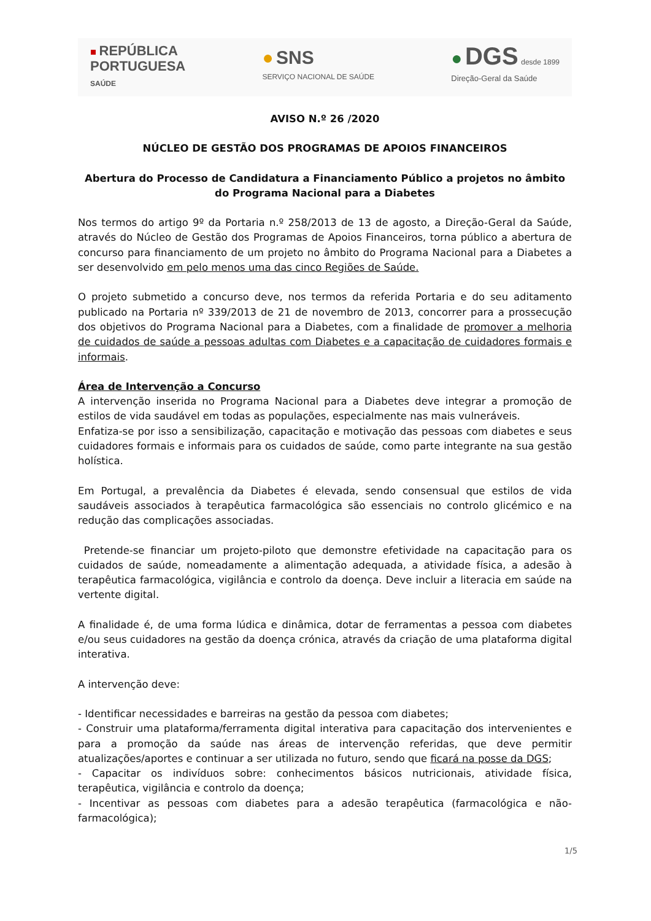■ REPÚBLICA
PORTUGUESA
SAÚDE
● SNS
SERVIÇO NACIONAL DE SAÚDE
● DGS desde 1899
Direção-Geral da Saúde
AVISO N.º 26 /2020
NÚCLEO DE GESTÃO DOS PROGRAMAS DE APOIOS FINANCEIROS
Abertura do Processo de Candidatura a Financiamento Público a projetos no âmbito do Programa Nacional para a Diabetes
Nos termos do artigo 9º da Portaria n.º 258/2013 de 13 de agosto, a Direção-Geral da Saúde, através do Núcleo de Gestão dos Programas de Apoios Financeiros, torna público a abertura de concurso para financiamento de um projeto no âmbito do Programa Nacional para a Diabetes a ser desenvolvido em pelo menos uma das cinco Regiões de Saúde.
O projeto submetido a concurso deve, nos termos da referida Portaria e do seu aditamento publicado na Portaria nº 339/2013 de 21 de novembro de 2013, concorrer para a prossecução dos objetivos do Programa Nacional para a Diabetes, com a finalidade de promover a melhoria de cuidados de saúde a pessoas adultas com Diabetes e a capacitação de cuidadores formais e informais.
Área de Intervenção a Concurso
A intervenção inserida no Programa Nacional para a Diabetes deve integrar a promoção de estilos de vida saudável em todas as populações, especialmente nas mais vulneráveis.
Enfatiza-se por isso a sensibilização, capacitação e motivação das pessoas com diabetes e seus cuidadores formais e informais para os cuidados de saúde, como parte integrante na sua gestão holística.
Em Portugal, a prevalência da Diabetes é elevada, sendo consensual que estilos de vida saudáveis associados à terapêutica farmacológica são essenciais no controlo glicémico e na redução das complicações associadas.
Pretende-se financiar um projeto-piloto que demonstre efetividade na capacitação para os cuidados de saúde, nomeadamente a alimentação adequada, a atividade física, a adesão à terapêutica farmacológica, vigilância e controlo da doença. Deve incluir a literacia em saúde na vertente digital.
A finalidade é, de uma forma lúdica e dinâmica, dotar de ferramentas a pessoa com diabetes e/ou seus cuidadores na gestão da doença crónica, através da criação de uma plataforma digital interativa.
A intervenção deve:
- Identificar necessidades e barreiras na gestão da pessoa com diabetes;
- Construir uma plataforma/ferramenta digital interativa para capacitação dos intervenientes e para a promoção da saúde nas áreas de intervenção referidas, que deve permitir atualizações/aportes e continuar a ser utilizada no futuro, sendo que ficará na posse da DGS;
- Capacitar os indivíduos sobre: conhecimentos básicos nutricionais, atividade física, terapêutica, vigilância e controlo da doença;
- Incentivar as pessoas com diabetes para a adesão terapêutica (farmacológica e não-farmacológica);
1/5